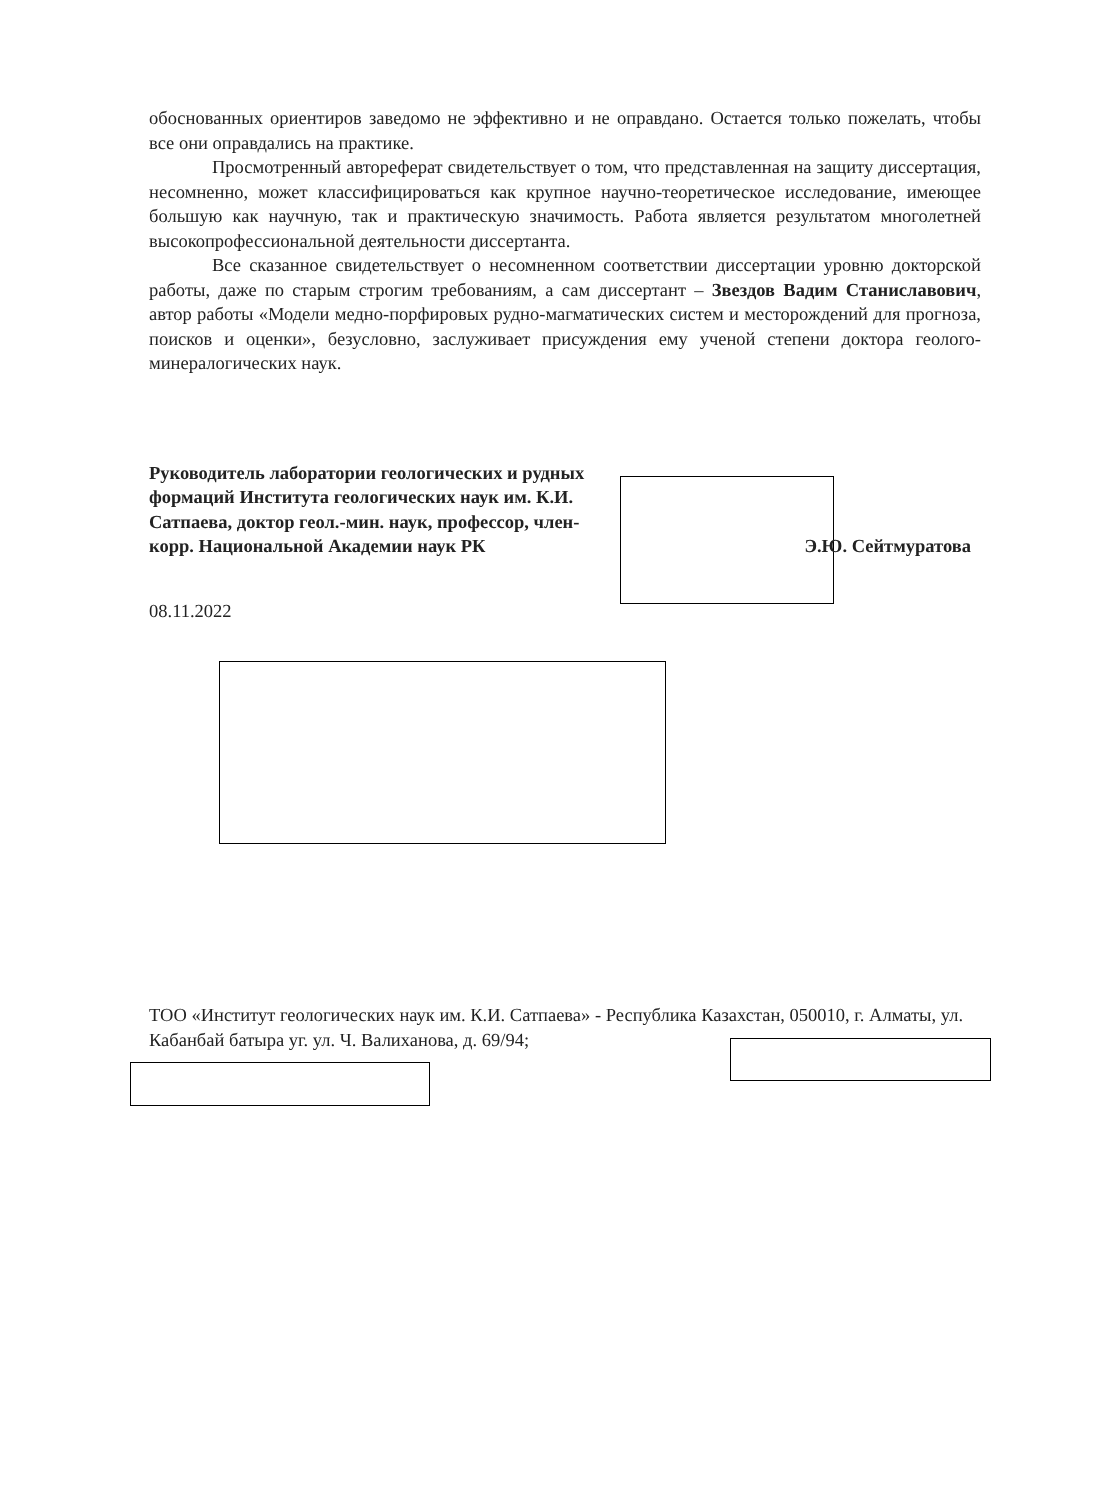обоснованных ориентиров заведомо не эффективно и не оправдано. Остается только пожелать, чтобы все они оправдались на практике.
Просмотренный автореферат свидетельствует о том, что представленная на защиту диссертация, несомненно, может классифицироваться как крупное научно-теоретическое исследование, имеющее большую как научную, так и практическую значимость. Работа является результатом многолетней высокопрофессиональной деятельности диссертанта.
Все сказанное свидетельствует о несомненном соответствии диссертации уровню докторской работы, даже по старым строгим требованиям, а сам диссертант – Звездов Вадим Станиславович, автор работы «Модели медно-порфировых рудно-магматических систем и месторождений для прогноза, поисков и оценки», безусловно, заслуживает присуждения ему ученой степени доктора геолого-минералогических наук.
Руководитель лаборатории геологических и рудных формаций Института геологических наук им. К.И. Сатпаева, доктор геол.-мин. наук, профессор, член-корр. Национальной Академии наук РК
Э.Ю. Сейтмуратова
08.11.2022
ТОО «Институт геологических наук им. К.И. Сатпаева» - Республика Казахстан, 050010, г. Алматы, ул. Кабанбай батыра уг. ул. Ч. Валиханова, д. 69/94;